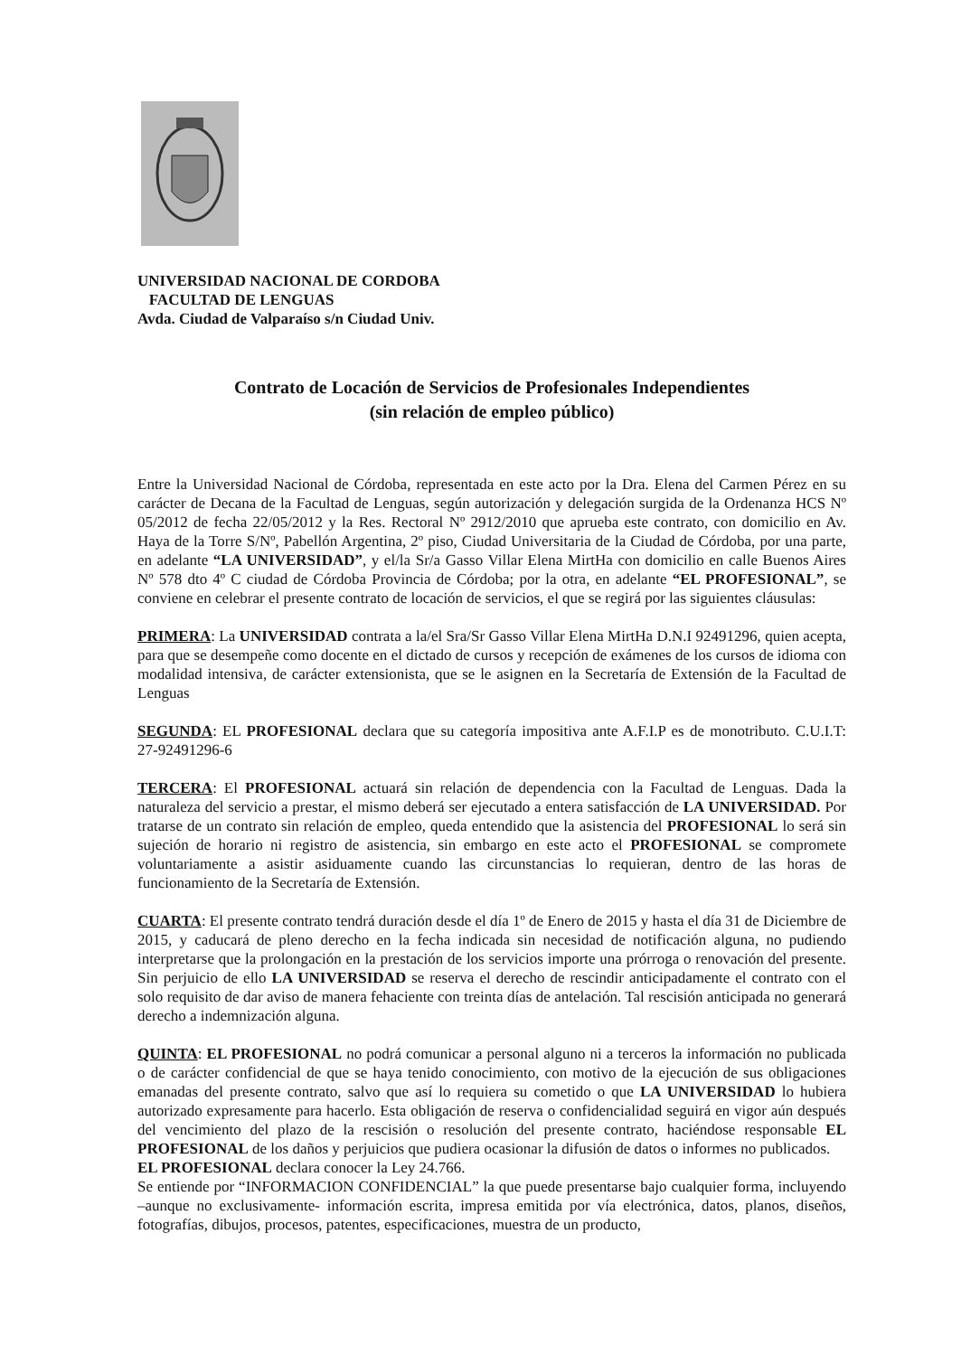UNIVERSIDAD NACIONAL DE CORDOBA
FACULTAD DE LENGUAS
Avda. Ciudad de Valparaíso s/n Ciudad Univ.
Contrato de Locación de Servicios de Profesionales Independientes
(sin relación de empleo público)
Entre la Universidad Nacional de Córdoba, representada en este acto por la Dra. Elena del Carmen Pérez en su carácter de Decana de la Facultad de Lenguas, según autorización y delegación surgida de la Ordenanza HCS Nº 05/2012 de fecha 22/05/2012 y la Res. Rectoral Nº 2912/2010 que aprueba este contrato, con domicilio en Av. Haya de la Torre S/Nº, Pabellón Argentina, 2º piso, Ciudad Universitaria de la Ciudad de Córdoba, por una parte, en adelante “LA UNIVERSIDAD”, y el/la Sr/a Gasso Villar Elena MirtHa con domicilio en calle Buenos Aires Nº 578 dto 4º C ciudad de Córdoba Provincia de Córdoba; por la otra, en adelante “EL PROFESIONAL”, se conviene en celebrar el presente contrato de locación de servicios, el que se regirá por las siguientes cláusulas:
PRIMERA: La UNIVERSIDAD contrata a la/el Sra/Sr Gasso Villar Elena MirtHa D.N.I 92491296, quien acepta, para que se desempeñe como docente en el dictado de cursos y recepción de exámenes de los cursos de idioma con modalidad intensiva, de carácter extensionista, que se le asignen en la Secretaría de Extensión de la Facultad de Lenguas
SEGUNDA: EL PROFESIONAL declara que su categoría impositiva ante A.F.I.P es de monotributo. C.U.I.T: 27-92491296-6
TERCERA: El PROFESIONAL actuará sin relación de dependencia con la Facultad de Lenguas. Dada la naturaleza del servicio a prestar, el mismo deberá ser ejecutado a entera satisfacción de LA UNIVERSIDAD. Por tratarse de un contrato sin relación de empleo, queda entendido que la asistencia del PROFESIONAL lo será sin sujeción de horario ni registro de asistencia, sin embargo en este acto el PROFESIONAL se compromete voluntariamente a asistir asiduamente cuando las circunstancias lo requieran, dentro de las horas de funcionamiento de la Secretaría de Extensión.
CUARTA: El presente contrato tendrá duración desde el día 1º de Enero de 2015 y hasta el día 31 de Diciembre de 2015, y caducará de pleno derecho en la fecha indicada sin necesidad de notificación alguna, no pudiendo interpretarse que la prolongación en la prestación de los servicios importe una prórroga o renovación del presente. Sin perjuicio de ello LA UNIVERSIDAD se reserva el derecho de rescindir anticipadamente el contrato con el solo requisito de dar aviso de manera fehaciente con treinta días de antelación. Tal rescisión anticipada no generará derecho a indemnización alguna.
QUINTA: EL PROFESIONAL no podrá comunicar a personal alguno ni a terceros la información no publicada o de carácter confidencial de que se haya tenido conocimiento, con motivo de la ejecución de sus obligaciones emanadas del presente contrato, salvo que así lo requiera su cometido o que LA UNIVERSIDAD lo hubiera autorizado expresamente para hacerlo. Esta obligación de reserva o confidencialidad seguirá en vigor aún después del vencimiento del plazo de la rescisión o resolución del presente contrato, haciéndose responsable EL PROFESIONAL de los daños y perjuicios que pudiera ocasionar la difusión de datos o informes no publicados.
EL PROFESIONAL declara conocer la Ley 24.766.
Se entiende por “INFORMACION CONFIDENCIAL” la que puede presentarse bajo cualquier forma, incluyendo –aunque no exclusivamente- información escrita, impresa emitida por vía electrónica, datos, planos, diseños, fotografías, dibujos, procesos, patentes, especificaciones, muestra de un producto,